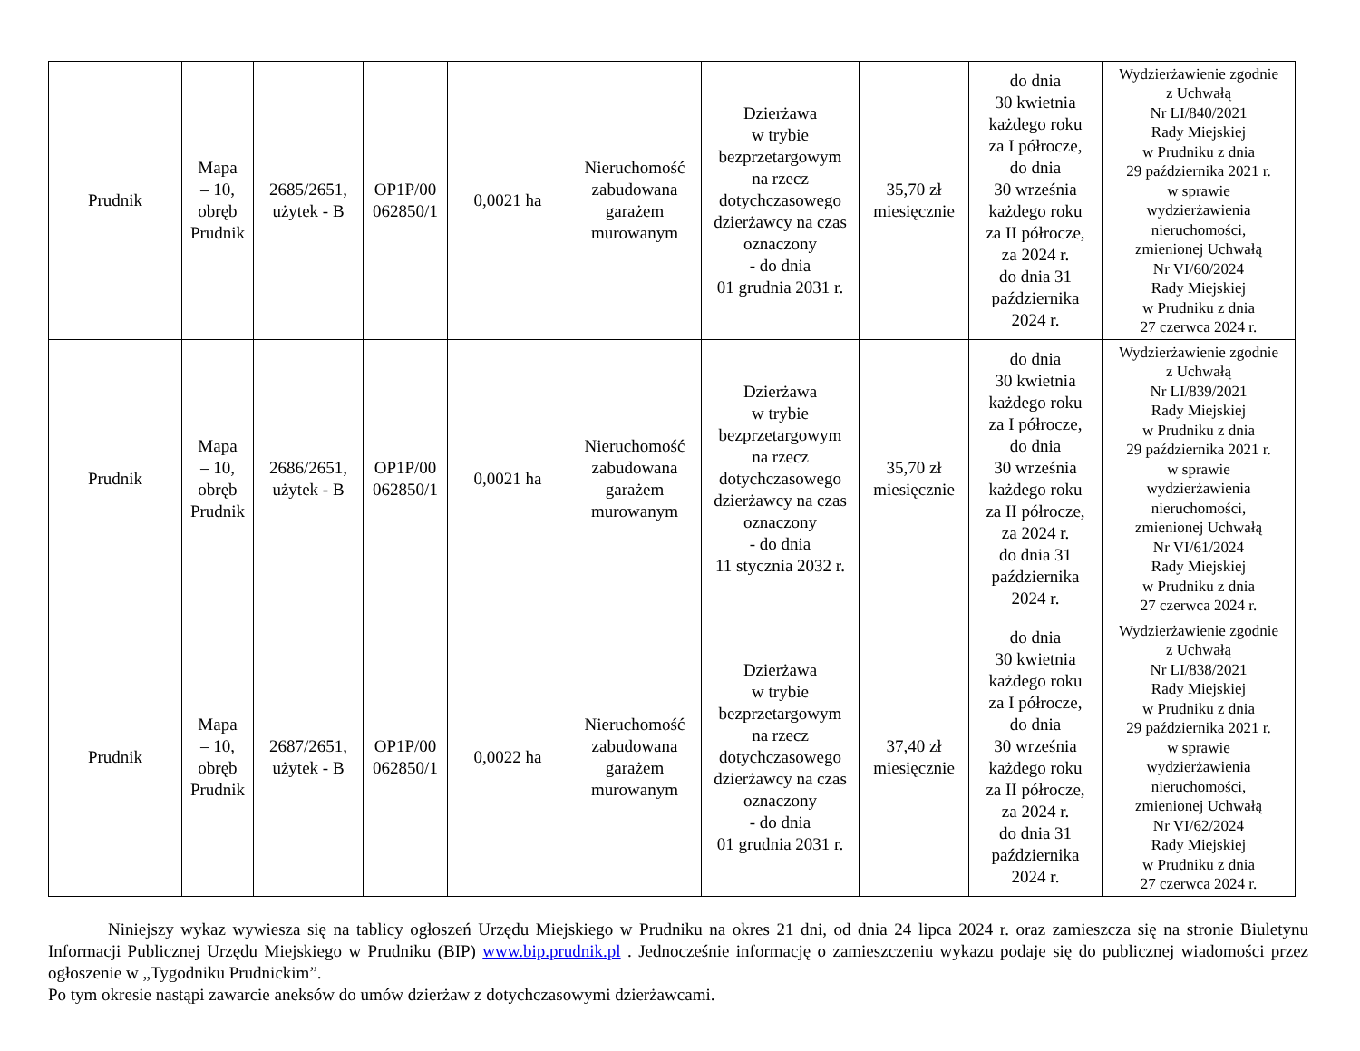| Prudnik | Mapa – 10, obręb Prudnik | 2685/2651, użytek - B | OP1P/00 062850/1 | 0,0021 ha | Nieruchomość zabudowana garażem murowanym | Dzierżawa w trybie bezprzetargowym na rzecz dotychczasowego dzierżawcy na czas oznaczony - do dnia 01 grudnia 2031 r. | 35,70 zł miesięcznie | do dnia 30 kwietnia każdego roku za I półrocze, do dnia 30 września każdego roku za II półrocze, za 2024 r. do dnia 31 października 2024 r. | Wydzierżawienie zgodnie z Uchwałą Nr LI/840/2021 Rady Miejskiej w Prudniku z dnia 29 października 2021 r. w sprawie wydzierżawienia nieruchomości, zmienionej Uchwałą Nr VI/60/2024 Rady Miejskiej w Prudniku z dnia 27 czerwca 2024 r. |
| Prudnik | Mapa – 10, obręb Prudnik | 2686/2651, użytek - B | OP1P/00 062850/1 | 0,0021 ha | Nieruchomość zabudowana garażem murowanym | Dzierżawa w trybie bezprzetargowym na rzecz dotychczasowego dzierżawcy na czas oznaczony - do dnia 11 stycznia 2032 r. | 35,70 zł miesięcznie | do dnia 30 kwietnia każdego roku za I półrocze, do dnia 30 września każdego roku za II półrocze, za 2024 r. do dnia 31 października 2024 r. | Wydzierżawienie zgodnie z Uchwałą Nr LI/839/2021 Rady Miejskiej w Prudniku z dnia 29 października 2021 r. w sprawie wydzierżawienia nieruchomości, zmienionej Uchwałą Nr VI/61/2024 Rady Miejskiej w Prudniku z dnia 27 czerwca 2024 r. |
| Prudnik | Mapa – 10, obręb Prudnik | 2687/2651, użytek - B | OP1P/00 062850/1 | 0,0022 ha | Nieruchomość zabudowana garażem murowanym | Dzierżawa w trybie bezprzetargowym na rzecz dotychczasowego dzierżawcy na czas oznaczony - do dnia 01 grudnia 2031 r. | 37,40 zł miesięcznie | do dnia 30 kwietnia każdego roku za I półrocze, do dnia 30 września każdego roku za II półrocze, za 2024 r. do dnia 31 października 2024 r. | Wydzierżawienie zgodnie z Uchwałą Nr LI/838/2021 Rady Miejskiej w Prudniku z dnia 29 października 2021 r. w sprawie wydzierżawienia nieruchomości, zmienionej Uchwałą Nr VI/62/2024 Rady Miejskiej w Prudniku z dnia 27 czerwca 2024 r. |
Niniejszy wykaz wywiesza się na tablicy ogłoszeń Urzędu Miejskiego w Prudniku na okres 21 dni, od dnia 24 lipca 2024 r. oraz zamieszcza się na stronie Biuletynu Informacji Publicznej Urzędu Miejskiego w Prudniku (BIP) www.bip.prudnik.pl . Jednocześnie informację o zamieszczeniu wykazu podaje się do publicznej wiadomości przez ogłoszenie w „Tygodniku Prudnickim”.
Po tym okresie nastąpi zawarcie aneksów do umów dzierżaw z dotychczasowymi dzierżawcami.